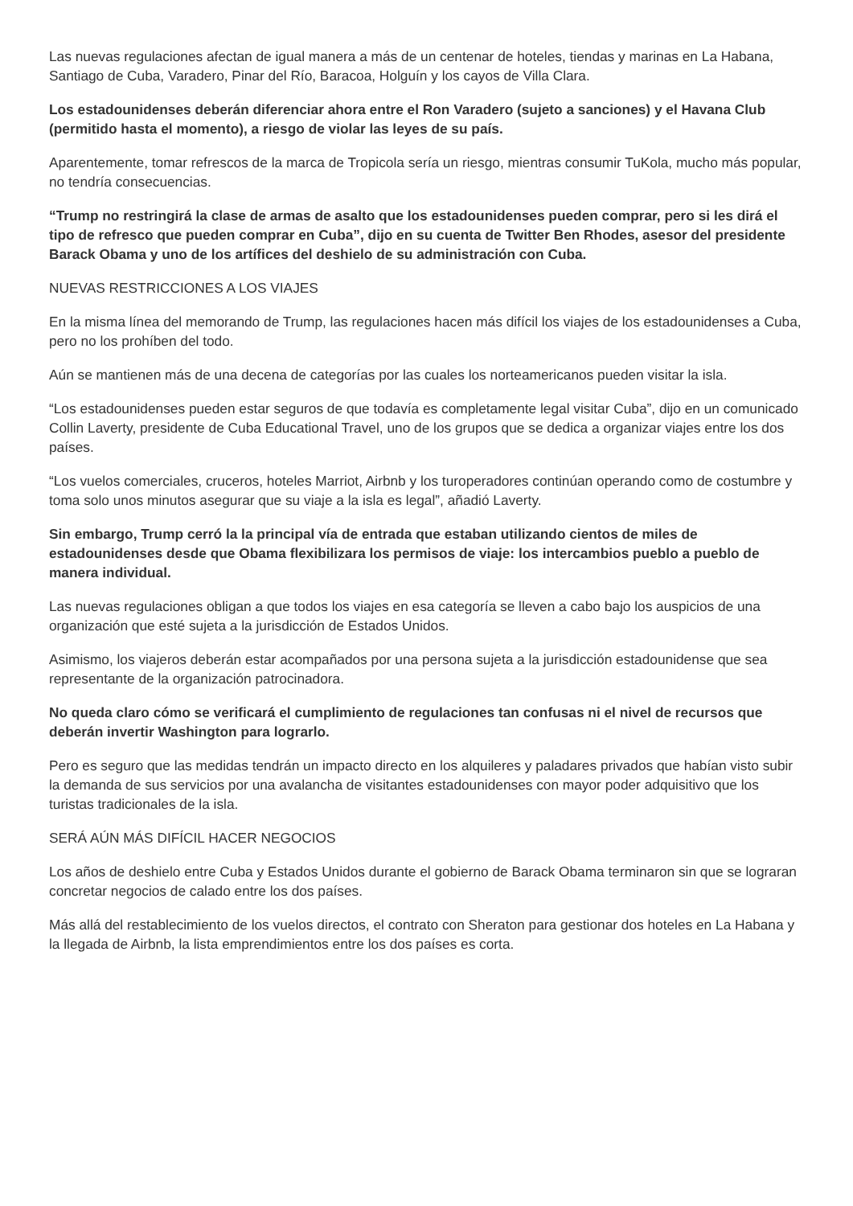Las nuevas regulaciones afectan de igual manera a más de un centenar de hoteles, tiendas y marinas en La Habana, Santiago de Cuba, Varadero, Pinar del Río, Baracoa, Holguín y los cayos de Villa Clara.
Los estadounidenses deberán diferenciar ahora entre el Ron Varadero (sujeto a sanciones) y el Havana Club (permitido hasta el momento), a riesgo de violar las leyes de su país.
Aparentemente, tomar refrescos de la marca de Tropicola sería un riesgo, mientras consumir TuKola, mucho más popular, no tendría consecuencias.
“Trump no restringirá la clase de armas de asalto que los estadounidenses pueden comprar, pero si les dirá el tipo de refresco que pueden comprar en Cuba”, dijo en su cuenta de Twitter Ben Rhodes, asesor del presidente Barack Obama y uno de los artífices del deshielo de su administración con Cuba.
NUEVAS RESTRICCIONES A LOS VIAJES
En la misma línea del memorando de Trump, las regulaciones hacen más difícil los viajes de los estadounidenses a Cuba, pero no los prohíben del todo.
Aún se mantienen más de una decena de categorías por las cuales los norteamericanos pueden visitar la isla.
“Los estadounidenses pueden estar seguros de que todavía es completamente legal visitar Cuba”, dijo en un comunicado Collin Laverty, presidente de Cuba Educational Travel, uno de los grupos que se dedica a organizar viajes entre los dos países.
“Los vuelos comerciales, cruceros, hoteles Marriot, Airbnb y los turoperadores continúan operando como de costumbre y toma solo unos minutos asegurar que su viaje a la isla es legal”, añadió Laverty.
Sin embargo, Trump cerró la la principal vía de entrada que estaban utilizando cientos de miles de estadounidenses desde que Obama flexibilizara los permisos de viaje: los intercambios pueblo a pueblo de manera individual.
Las nuevas regulaciones obligan a que todos los viajes en esa categoría se lleven a cabo bajo los auspicios de una organización que esté sujeta a la jurisdicción de Estados Unidos.
Asimismo, los viajeros deberán estar acompañados por una persona sujeta a la jurisdicción estadounidense que sea representante de la organización patrocinadora.
No queda claro cómo se verificará el cumplimiento de regulaciones tan confusas ni el nivel de recursos que deberán invertir Washington para lograrlo.
Pero es seguro que las medidas tendrán un impacto directo en los alquileres y paladares privados que habían visto subir la demanda de sus servicios por una avalancha de visitantes estadounidenses con mayor poder adquisitivo que los turistas tradicionales de la isla.
SERÁ AÚN MÁS DIFÍCIL HACER NEGOCIOS
Los años de deshielo entre Cuba y Estados Unidos durante el gobierno de Barack Obama terminaron sin que se lograran concretar negocios de calado entre los dos países.
Más allá del restablecimiento de los vuelos directos, el contrato con Sheraton para gestionar dos hoteles en La Habana y la llegada de Airbnb, la lista emprendimientos entre los dos países es corta.